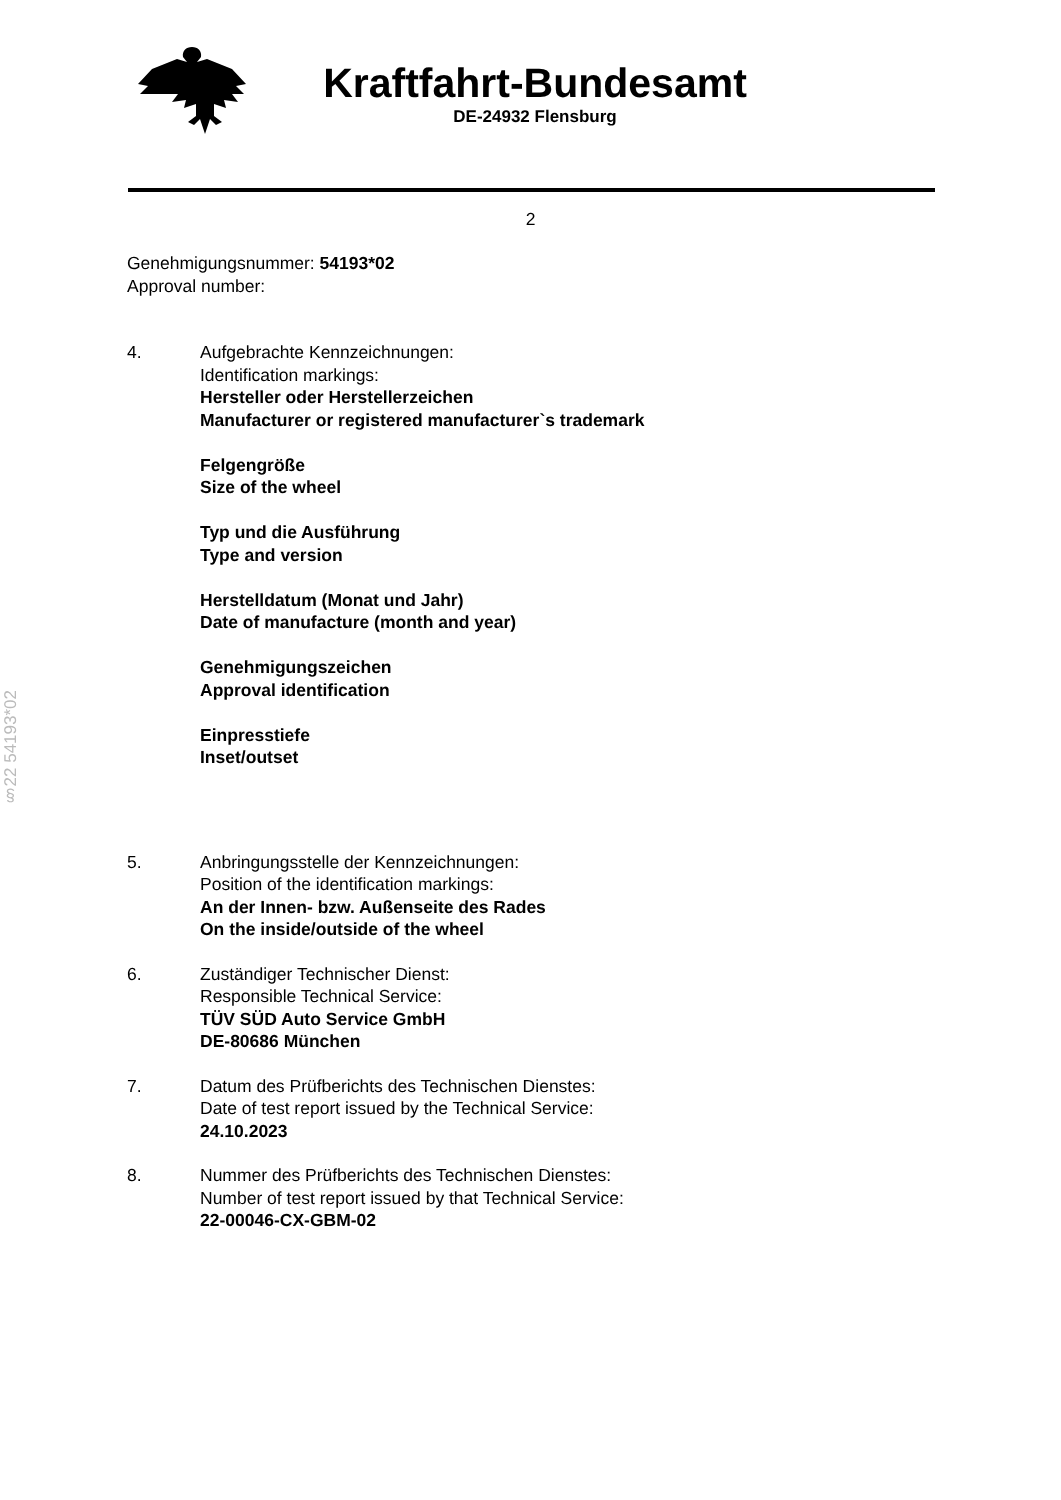Kraftfahrt-Bundesamt
DE-24932 Flensburg
2
§22 54193*02
Genehmigungsnummer: 54193*02
Approval number:
4. Aufgebrachte Kennzeichnungen:
Identification markings:
Hersteller oder Herstellerzeichen
Manufacturer or registered manufacturer`s trademark
Felgengröße
Size of the wheel
Typ und die Ausführung
Type and version
Herstelldatum (Monat und Jahr)
Date of manufacture (month and year)
Genehmigungszeichen
Approval identification
Einpresstiefe
Inset/outset
5. Anbringungsstelle der Kennzeichnungen:
Position of the identification markings:
An der Innen- bzw. Außenseite des Rades
On the inside/outside of the wheel
6. Zuständiger Technischer Dienst:
Responsible Technical Service:
TÜV SÜD Auto Service GmbH
DE-80686 München
7. Datum des Prüfberichts des Technischen Dienstes:
Date of test report issued by the Technical Service:
24.10.2023
8. Nummer des Prüfberichts des Technischen Dienstes:
Number of test report issued by that Technical Service:
22-00046-CX-GBM-02